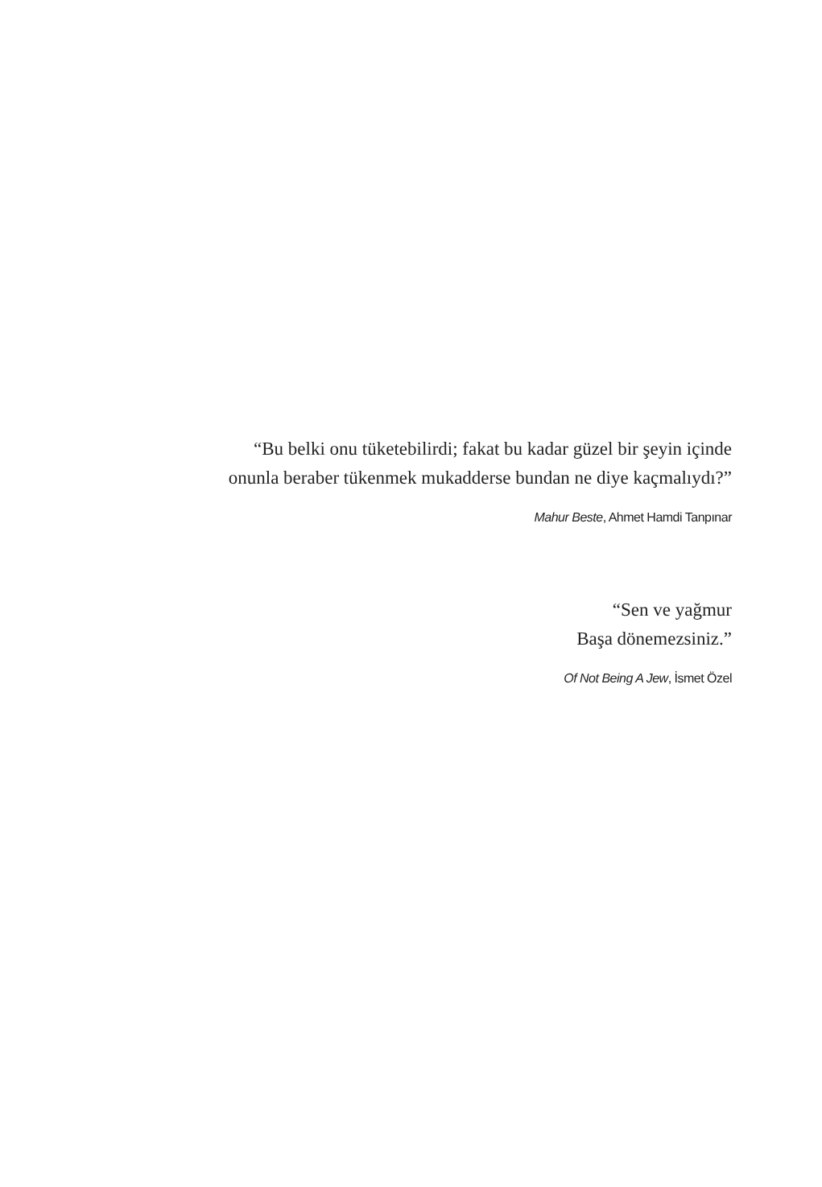“Bu belki onu tüketebilirdi; fakat bu kadar güzel bir şeyin içinde
onunla beraber tükenmek mukadderse bundan ne diye kaçmalıydı?”
Mahur Beste, Ahmet Hamdi Tanpınar
“Sen ve yağmur
Başa dönemezsiniz.”
Of Not Being A Jew, İsmet Özel